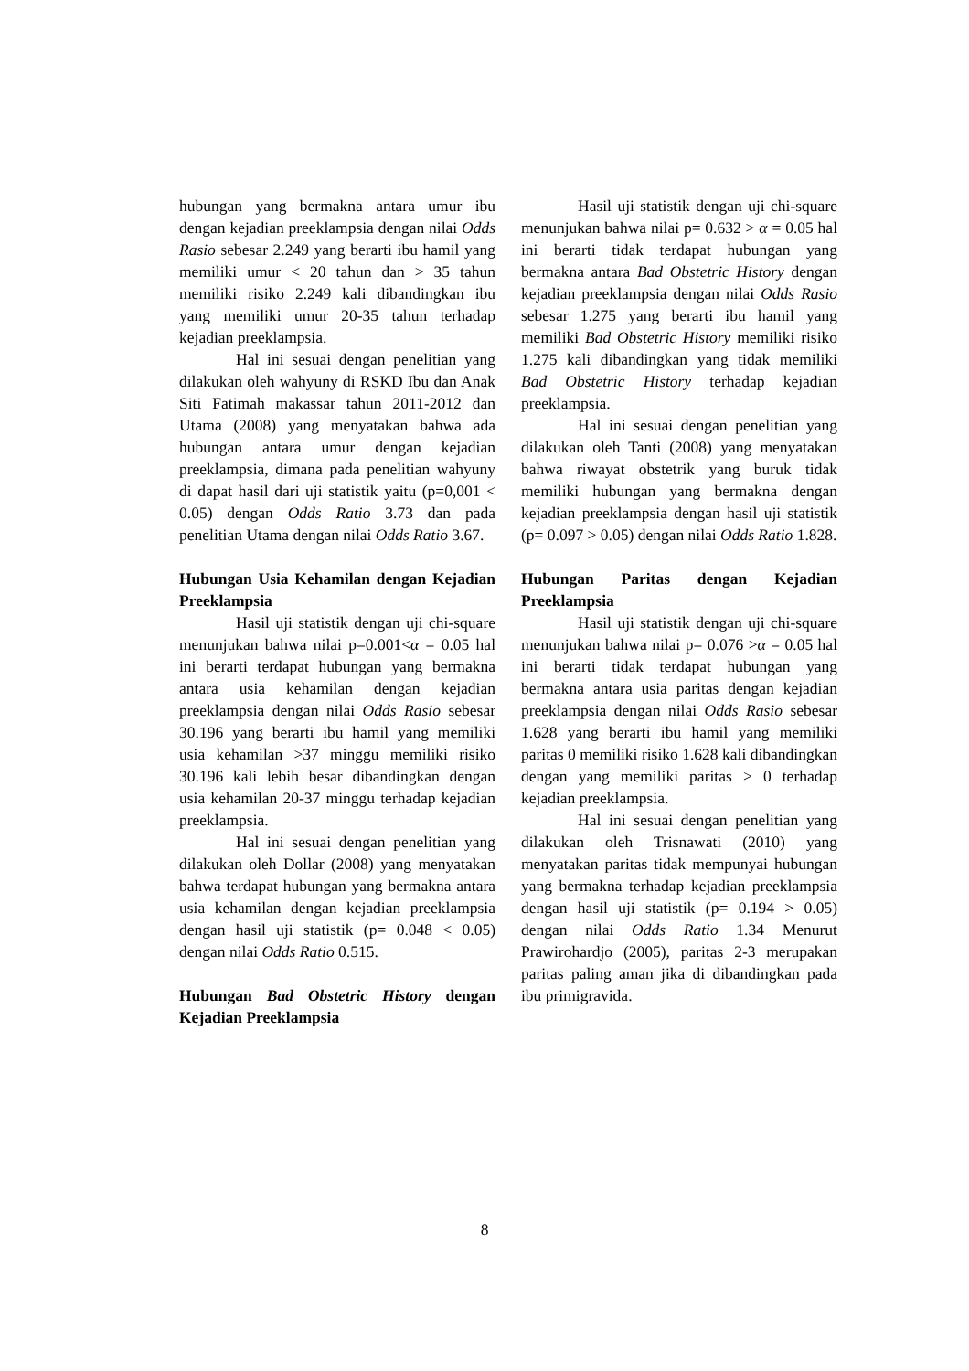hubungan yang bermakna antara umur ibu dengan kejadian preeklampsia dengan nilai Odds Rasio sebesar 2.249 yang berarti ibu hamil yang memiliki umur < 20 tahun dan > 35 tahun memiliki risiko 2.249 kali dibandingkan ibu yang memiliki umur 20-35 tahun terhadap kejadian preeklampsia.
Hal ini sesuai dengan penelitian yang dilakukan oleh wahyuny di RSKD Ibu dan Anak Siti Fatimah makassar tahun 2011-2012 dan Utama (2008) yang menyatakan bahwa ada hubungan antara umur dengan kejadian preeklampsia, dimana pada penelitian wahyuny di dapat hasil dari uji statistik yaitu (p=0,001 < 0.05) dengan Odds Ratio 3.73 dan pada penelitian Utama dengan nilai Odds Ratio 3.67.
Hubungan Usia Kehamilan dengan Kejadian Preeklampsia
Hasil uji statistik dengan uji chi-square menunjukan bahwa nilai p=0.001<α = 0.05 hal ini berarti terdapat hubungan yang bermakna antara usia kehamilan dengan kejadian preeklampsia dengan nilai Odds Rasio sebesar 30.196 yang berarti ibu hamil yang memiliki usia kehamilan >37 minggu memiliki risiko 30.196 kali lebih besar dibandingkan dengan usia kehamilan 20-37 minggu terhadap kejadian preeklampsia.
Hal ini sesuai dengan penelitian yang dilakukan oleh Dollar (2008) yang menyatakan bahwa terdapat hubungan yang bermakna antara usia kehamilan dengan kejadian preeklampsia dengan hasil uji statistik (p= 0.048 < 0.05) dengan nilai Odds Ratio 0.515.
Hubungan Bad Obstetric History dengan Kejadian Preeklampsia
Hasil uji statistik dengan uji chi-square menunjukan bahwa nilai p= 0.632 > α = 0.05 hal ini berarti tidak terdapat hubungan yang bermakna antara Bad Obstetric History dengan kejadian preeklampsia dengan nilai Odds Rasio sebesar 1.275 yang berarti ibu hamil yang memiliki Bad Obstetric History memiliki risiko 1.275 kali dibandingkan yang tidak memiliki Bad Obstetric History terhadap kejadian preeklampsia.
Hal ini sesuai dengan penelitian yang dilakukan oleh Tanti (2008) yang menyatakan bahwa riwayat obstetrik yang buruk tidak memiliki hubungan yang bermakna dengan kejadian preeklampsia dengan hasil uji statistik (p= 0.097 > 0.05) dengan nilai Odds Ratio 1.828.
Hubungan Paritas dengan Kejadian Preeklampsia
Hasil uji statistik dengan uji chi-square menunjukan bahwa nilai p= 0.076 >α = 0.05 hal ini berarti tidak terdapat hubungan yang bermakna antara usia paritas dengan kejadian preeklampsia dengan nilai Odds Rasio sebesar 1.628 yang berarti ibu hamil yang memiliki paritas 0 memiliki risiko 1.628 kali dibandingkan dengan yang memiliki paritas > 0 terhadap kejadian preeklampsia.
Hal ini sesuai dengan penelitian yang dilakukan oleh Trisnawati (2010) yang menyatakan paritas tidak mempunyai hubungan yang bermakna terhadap kejadian preeklampsia dengan hasil uji statistik (p= 0.194 > 0.05) dengan nilai Odds Ratio 1.34 Menurut Prawirohardjo (2005), paritas 2-3 merupakan paritas paling aman jika di dibandingkan pada ibu primigravida.
8